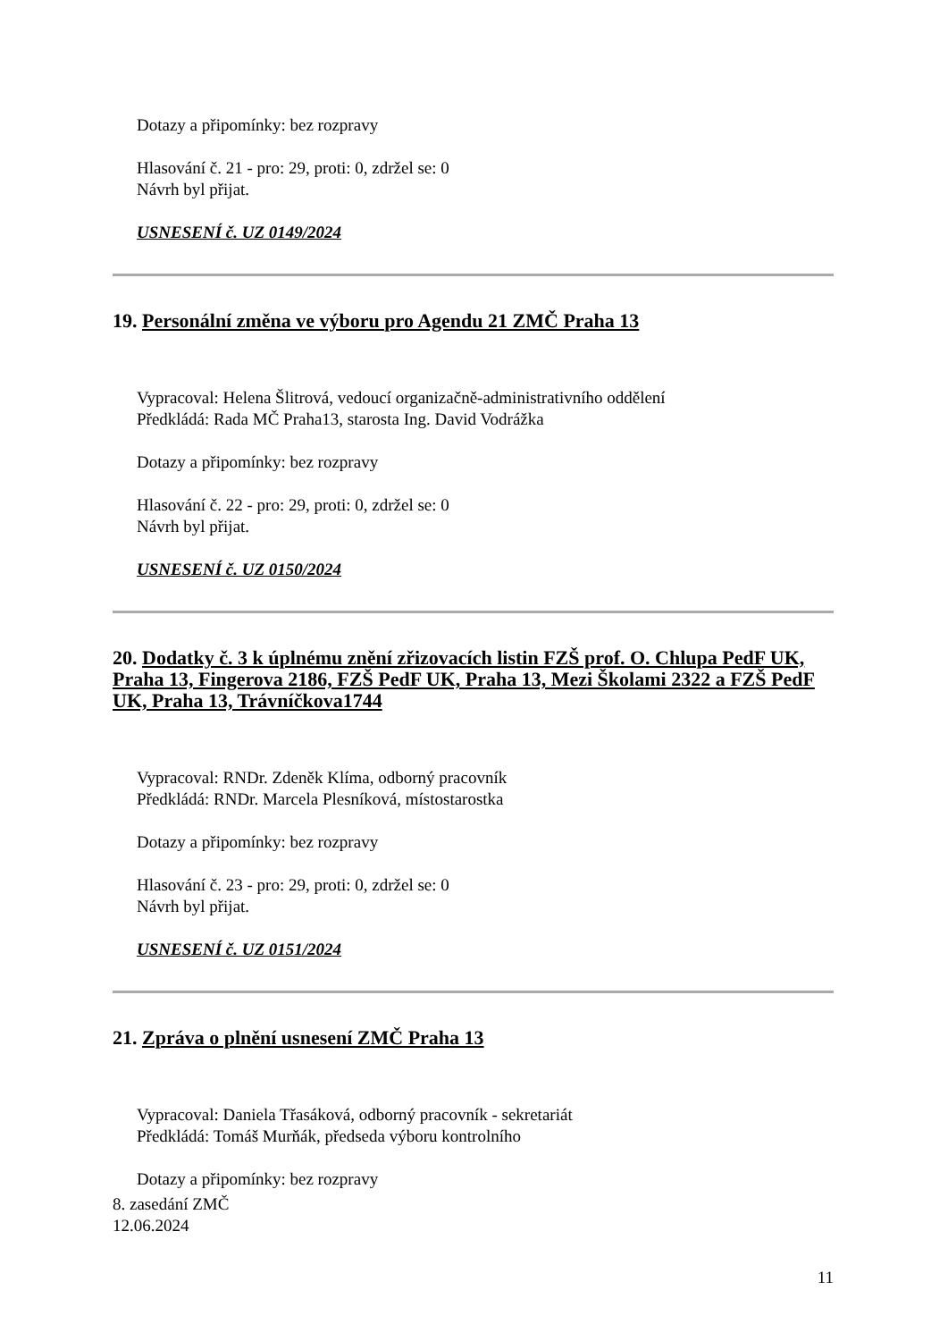Dotazy a připomínky: bez rozpravy
Hlasování č. 21 - pro: 29, proti: 0, zdržel se: 0
Návrh byl přijat.
USNESENÍ č. UZ 0149/2024
19. Personální změna ve výboru pro Agendu 21 ZMČ Praha 13
Vypracoval: Helena Šlitrová, vedoucí organizačně-administrativního oddělení
Předkládá: Rada MČ Praha13, starosta Ing. David Vodrážka
Dotazy a připomínky: bez rozpravy
Hlasování č. 22 - pro: 29, proti: 0, zdržel se: 0
Návrh byl přijat.
USNESENÍ č. UZ 0150/2024
20. Dodatky č. 3 k úplnému znění zřizovacích listin FZŠ prof. O. Chlupa PedF UK, Praha 13, Fingerova 2186, FZŠ PedF UK, Praha 13, Mezi Školami 2322 a FZŠ PedF UK, Praha 13, Trávníčkova1744
Vypracoval: RNDr. Zdeněk Klíma, odborný pracovník
Předkládá: RNDr. Marcela Plesníková, místostarostka
Dotazy a připomínky: bez rozpravy
Hlasování č. 23 - pro: 29, proti: 0, zdržel se: 0
Návrh byl přijat.
USNESENÍ č. UZ 0151/2024
21. Zpráva o plnění usnesení ZMČ Praha 13
Vypracoval: Daniela Třasáková, odborný pracovník - sekretariát
Předkládá: Tomáš Murňák, předseda výboru kontrolního
Dotazy a připomínky: bez rozpravy
8. zasedání ZMČ
12.06.2024
11